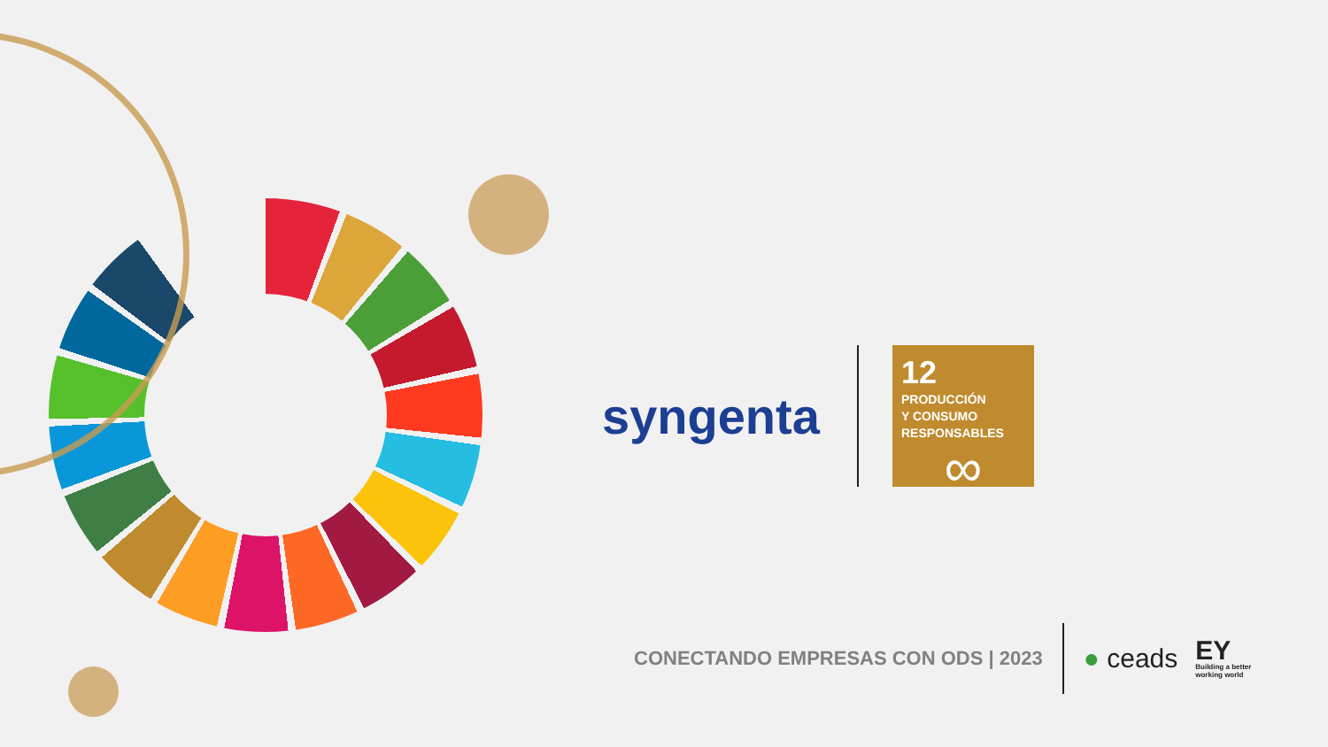syngenta
12 PRODUCCIÓN
Y CONSUMO
RESPONSABLES
∞
CONECTANDO EMPRESAS CON ODS | 2023
● ceads
EY
Building a better
working world